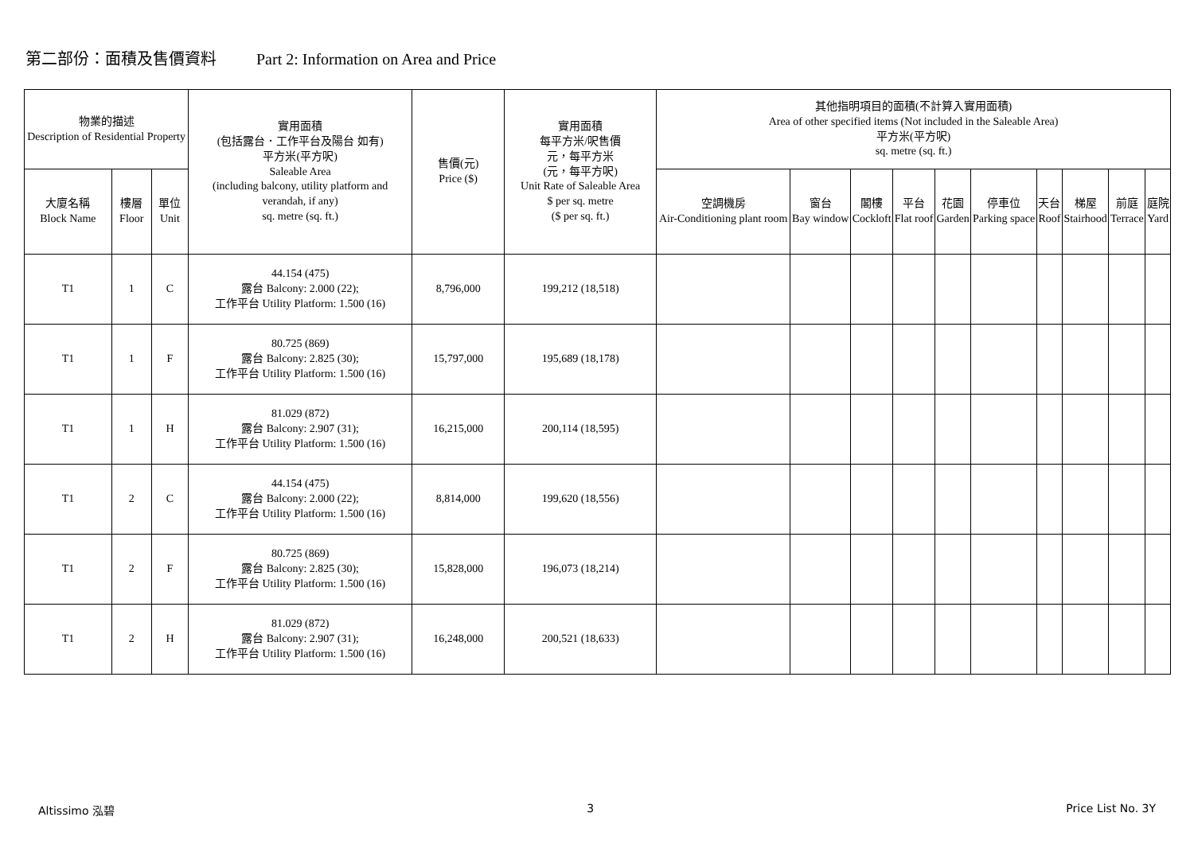第二部份：面積及售價資料 Part 2: Information on Area and Price
| 物業的描述 Description of Residential Property | | | 實用面積 (包括露台．工作平台及陽台 如有) 平方米(平方呎) Saleable Area (including balcony, utility platform and verandah, if any) sq. metre (sq. ft.) | 售價(元) Price ($) | 實用面積 每平方米/呎售價 元，每平方米 (元，每平方呎) Unit Rate of Saleable Area $ per sq. metre ($ per sq. ft.) | 其他指明項目的面積(不計算入實用面積) Area of other specified items (Not included in the Saleable Area) 平方米(平方呎) sq. metre (sq. ft.) | | | | | | | | | |
| --- | --- | --- | --- | --- | --- | --- | --- | --- | --- | --- | --- | --- | --- | --- | --- |
| 大廈名稱 Block Name | 樓層 Floor | 單位 Unit | | | | 空調機房 Air-Conditioning plant room | 窗台 Bay window | 閣樓 Cockloft | 平台 Flat roof | 花園 Garden | 停車位 Parking space | 天台 Roof | 梯屋 Stairhood | 前庭 Terrace | 庭院 Yard |
| T1 | 1 | C | 44.154 (475) 露台 Balcony: 2.000 (22); 工作平台 Utility Platform: 1.500 (16) | 8,796,000 | 199,212 (18,518) | | | | | | | | | | |
| T1 | 1 | F | 80.725 (869) 露台 Balcony: 2.825 (30); 工作平台 Utility Platform: 1.500 (16) | 15,797,000 | 195,689 (18,178) | | | | | | | | | | |
| T1 | 1 | H | 81.029 (872) 露台 Balcony: 2.907 (31); 工作平台 Utility Platform: 1.500 (16) | 16,215,000 | 200,114 (18,595) | | | | | | | | | | |
| T1 | 2 | C | 44.154 (475) 露台 Balcony: 2.000 (22); 工作平台 Utility Platform: 1.500 (16) | 8,814,000 | 199,620 (18,556) | | | | | | | | | | |
| T1 | 2 | F | 80.725 (869) 露台 Balcony: 2.825 (30); 工作平台 Utility Platform: 1.500 (16) | 15,828,000 | 196,073 (18,214) | | | | | | | | | | |
| T1 | 2 | H | 81.029 (872) 露台 Balcony: 2.907 (31); 工作平台 Utility Platform: 1.500 (16) | 16,248,000 | 200,521 (18,633) | | | | | | | | | | |
Altissimo 泓碧 3 Price List No. 3Y